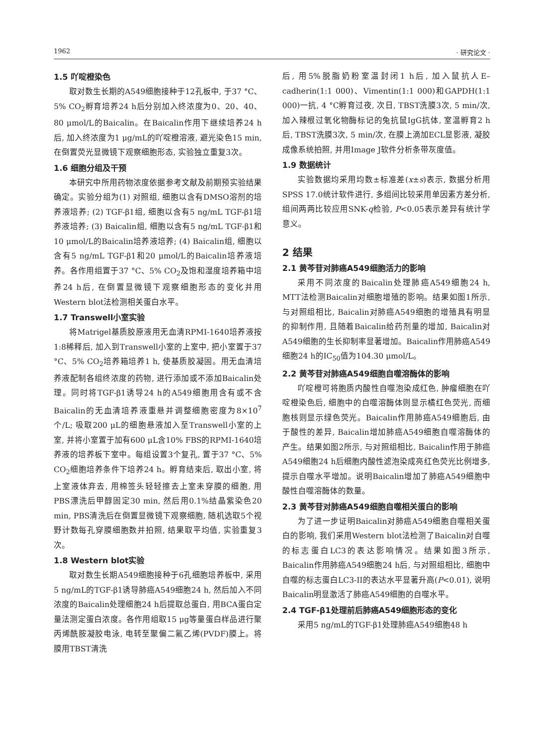1962 · 研究论文 ·
1.5 吖啶橙染色
取对数生长期的A549细胞接种于12孔板中, 于37 °C、5% CO<sub>2</sub>孵育培养24 h后分别加入终浓度为0、20、40、80 μmol/L的Baicalin。在Baicalin作用下继续培养24 h后, 加入终浓度为1 μg/mL的吖啶橙溶液, 避光染色15 min, 在倒置荧光显微镜下观察细胞形态, 实验独立重复3次。
1.6 细胞分组及干预
本研究中所用药物浓度依据参考文献及前期预实验结果确定。实验分组为(1) 对照组, 细胞以含有DMSO溶剂的培养液培养; (2) TGF-β1组, 细胞以含有5 ng/mL TGF-β1培养液培养; (3) Baicalin组, 细胞以含有5 ng/mL TGF-β1和10 μmol/L的Baicalin培养液培养; (4) Baicalin组, 细胞以含有5 ng/mL TGF-β1和20 μmol/L的Baicalin培养液培养。各作用组置于37 °C、5% CO<sub>2</sub>及饱和湿度培养箱中培养24 h后, 在倒置显微镜下观察细胞形态的变化并用Western blot法检测相关蛋白水平。
1.7 Transwell小室实验
将Matrigel基质胶原液用无血清RPMI-1640培养液按1:8稀释后, 加入到Transwell小室的上室中, 把小室置于37 °C、5% CO<sub>2</sub>培养箱培养1 h, 使基质胶凝固。用无血清培养液配制各组终浓度的药物, 进行添加或不添加Baicalin处理。同时将TGF-β1诱导24 h的A549细胞用含有或不含Baicalin的无血清培养液重悬并调整细胞密度为8×10<sup>7</sup>个/L; 吸取200 μL的细胞悬液加入至Transwell小室的上室, 并将小室置于加有600 μL含10% FBS的RPMI-1640培养液的培养板下室中。每组设置3个复孔, 置于37 °C、5% CO<sub>2</sub>细胞培养条件下培养24 h。孵育结束后, 取出小室, 将上室液体弃去, 用棉签头轻轻擦去上室未穿膜的细胞, 用PBS漂洗后甲醇固定30 min, 然后用0.1%结晶紫染色20 min, PBS清洗后在倒置显微镜下观察细胞, 随机选取5个视野计数每孔穿膜细胞数并拍照, 结果取平均值, 实验重复3次。
1.8 Western blot实验
取对数生长期A549细胞接种于6孔细胞培养板中, 采用5 ng/mL的TGF-β1诱导肺癌A549细胞24 h, 然后加入不同浓度的Baicalin处理细胞24 h后提取总蛋白, 用BCA蛋白定量法测定蛋白浓度。各作用组取15 μg等量蛋白样品进行聚丙烯酰胺凝胶电泳, 电转至聚偏二氟乙烯(PVDF)膜上。将膜用TBST清洗
后, 用5%脱脂奶粉室温封闭1 h后, 加入鼠抗人E–cadherin(1:1 000)、Vimentin(1:1 000)和GAPDH(1:1 000)一抗, 4 °C孵育过夜, 次日, TBST洗膜3次, 5 min/次, 加入辣根过氧化物酶标记的兔抗鼠IgG抗体, 室温孵育2 h后, TBST洗膜3次, 5 min/次, 在膜上滴加ECL显影液, 凝胶成像系统拍照, 并用Image J软件分析条带灰度值。
1.9 数据统计
实验数据均采用均数±标准差(x±s)表示, 数据分析用SPSS 17.0统计软件进行, 多组间比较采用单因素方差分析, 组间两两比较应用SNK-q检验, P<0.05表示差异有统计学意义。
2 结果
2.1 黄芩苷对肺癌A549细胞活力的影响
采用不同浓度的Baicalin处理肺癌A549细胞24 h, MTT法检测Baicalin对细胞增殖的影响。结果如图1所示, 与对照组相比, Baicalin对肺癌A549细胞的增殖具有明显的抑制作用, 且随着Baicalin给药剂量的增加, Baicalin对A549细胞的生长抑制率显著增加。Baicalin作用肺癌A549细胞24 h的IC<sub>50</sub>值为104.30 μmol/L。
2.2 黄芩苷对肺癌A549细胞自噬溶酶体的影响
吖啶橙可将胞质内酸性自噬泡染成红色, 肿瘤细胞在吖啶橙染色后, 细胞中的自噬溶酶体则显示橘红色荧光, 而细胞核则显示绿色荧光。Baicalin作用肺癌A549细胞后, 由于酸性的差异, Baicalin增加肺癌A549细胞自噬溶酶体的产生。结果如图2所示, 与对照组相比, Baicalin作用于肺癌A549细胞24 h后细胞内酸性滤泡染成亮红色荧光比例增多, 提示自噬水平增加。说明Baicalin增加了肺癌A549细胞中酸性自噬溶酶体的数量。
2.3 黄芩苷对肺癌A549细胞自噬相关蛋白的影响
为了进一步证明Baicalin对肺癌A549细胞自噬相关蛋白的影响, 我们采用Western blot法检测了Baicalin对自噬的标志蛋白LC3的表达影响情况。结果如图3所示, Baicalin作用肺癌A549细胞24 h后, 与对照组相比, 细胞中自噬的标志蛋白LC3-II的表达水平显著升高(P<0.01), 说明Baicalin明显激活了肺癌A549细胞的自噬水平。
2.4 TGF-β1处理前后肺癌A549细胞形态的变化
采用5 ng/mL的TGF-β1处理肺癌A549细胞48 h